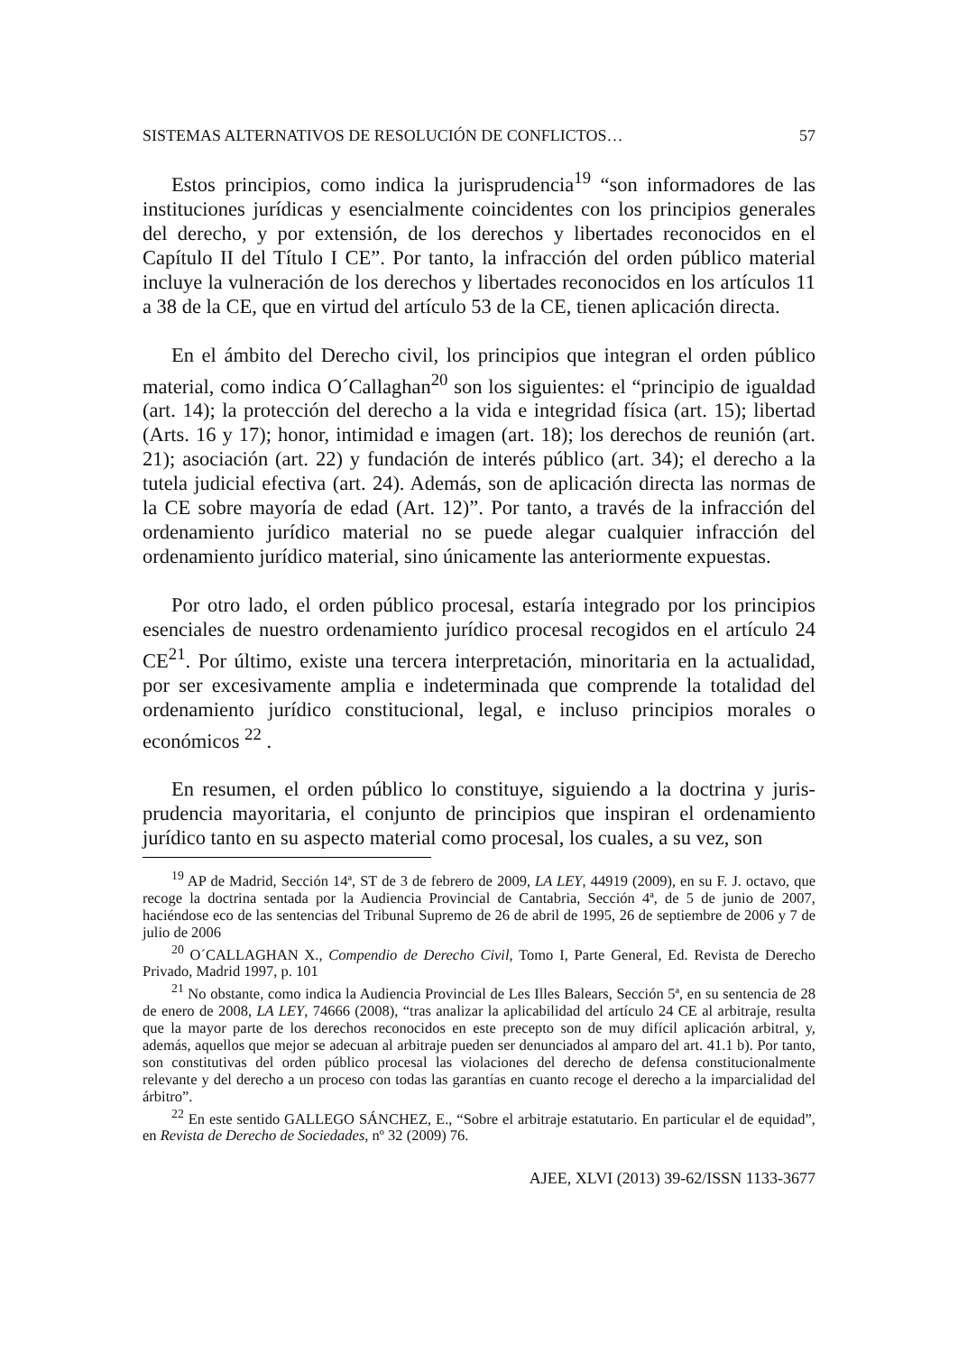SISTEMAS ALTERNATIVOS DE RESOLUCIÓN DE CONFLICTOS… 57
Estos principios, como indica la jurisprudencia<sup>19</sup> “son informadores de las instituciones jurídicas y esencialmente coincidentes con los principios generales del derecho, y por extensión, de los derechos y libertades reconocidos en el Capítulo II del Título I CE”. Por tanto, la infracción del orden público material incluye la vulneración de los derechos y libertades reconocidos en los artículos 11 a 38 de la CE, que en virtud del artículo 53 de la CE, tienen aplicación directa.
En el ámbito del Derecho civil, los principios que integran el orden público material, como indica O´Callaghan<sup>20</sup> son los siguientes: el “principio de igualdad (art. 14); la protección del derecho a la vida e integridad física (art. 15); libertad (Arts. 16 y 17); honor, intimidad e imagen (art. 18); los derechos de reunión (art. 21); asociación (art. 22) y fundación de interés público (art. 34); el derecho a la tutela judicial efectiva (art. 24). Además, son de aplicación directa las normas de la CE sobre mayoría de edad (Art. 12)”. Por tanto, a través de la infracción del ordenamiento jurídico material no se puede alegar cualquier infracción del ordenamiento jurídico material, sino únicamente las anteriormente expuestas.
Por otro lado, el orden público procesal, estaría integrado por los principios esenciales de nuestro ordenamiento jurídico procesal recogidos en el artículo 24 CE<sup>21</sup>. Por último, existe una tercera interpretación, minoritaria en la actualidad, por ser excesivamente amplia e indeterminada que comprende la totalidad del ordenamiento jurídico constitucional, legal, e incluso principios morales o económicos <sup>22</sup> .
En resumen, el orden público lo constituye, siguiendo a la doctrina y juris-prudencia mayoritaria, el conjunto de principios que inspiran el ordenamiento jurídico tanto en su aspecto material como procesal, los cuales, a su vez, son
<sup>19</sup> AP de Madrid, Sección 14ª, ST de 3 de febrero de 2009, LA LEY, 44919 (2009), en su F. J. octavo, que recoge la doctrina sentada por la Audiencia Provincial de Cantabria, Sección 4ª, de 5 de junio de 2007, haciéndose eco de las sentencias del Tribunal Supremo de 26 de abril de 1995, 26 de septiembre de 2006 y 7 de julio de 2006
<sup>20</sup> O´CALLAGHAN X., Compendio de Derecho Civil, Tomo I, Parte General, Ed. Revista de Derecho Privado, Madrid 1997, p. 101
<sup>21</sup> No obstante, como indica la Audiencia Provincial de Les Illes Balears, Sección 5ª, en su sentencia de 28 de enero de 2008, LA LEY, 74666 (2008), “tras analizar la aplicabilidad del artículo 24 CE al arbitraje, resulta que la mayor parte de los derechos reconocidos en este precepto son de muy difícil aplicación arbitral, y, además, aquellos que mejor se adecuan al arbitraje pueden ser denunciados al amparo del art. 41.1 b). Por tanto, son constitutivas del orden público procesal las violaciones del derecho de defensa constitucionalmente relevante y del derecho a un proceso con todas las garantías en cuanto recoge el derecho a la imparcialidad del árbitro”.
<sup>22</sup> En este sentido GALLEGO SÁNCHEZ, E., “Sobre el arbitraje estatutario. En particular el de equidad”, en Revista de Derecho de Sociedades, nº 32 (2009) 76.
AJEE, XLVI (2013) 39-62/ISSN 1133-3677